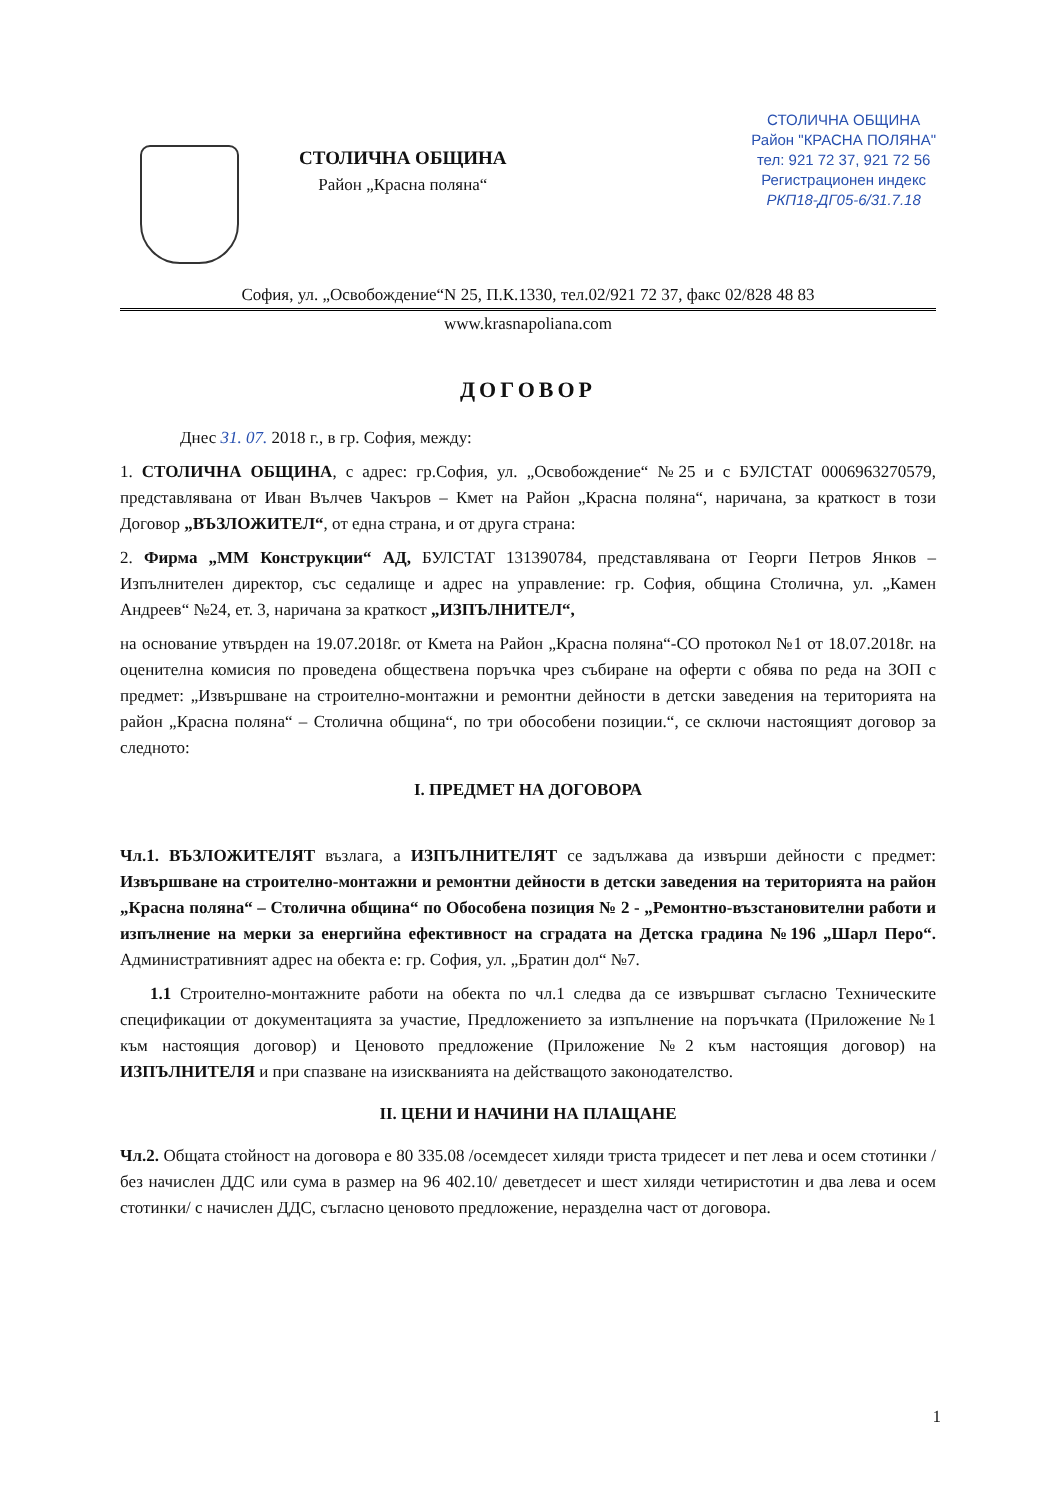СТОЛИЧНА ОБЩИНА
Район „Красна поляна“
СТОЛИЧНА ОБЩИНА
Район "КРАСНА ПОЛЯНА"
тел: 921 72 37, 921 72 56
Регистрационен индекс
РКП18-ДГ05-6/31.7.18
София, ул. „Освобождение“N 25, П.К.1330, тел.02/921 72 37, факс 02/828 48 83
www.krasnapoliana.com
ДОГОВОР
Днес 31. 07. 2018 г., в гр. София, между:
1. СТОЛИЧНА ОБЩИНА, с адрес: гр.София, ул. „Освобождение“ №25 и с БУЛСТАТ 0006963270579, представлявана от Иван Вълчев Чакъров – Кмет на Район „Красна поляна“, наричана, за краткост в този Договор „ВЪЗЛОЖИТЕЛ“, от една страна, и от друга страна:
2. Фирма „ММ Конструкции“ АД, БУЛСТАТ 131390784, представлявана от Георги Петров Янков – Изпълнителен директор, със седалище и адрес на управление: гр. София, община Столична, ул. „Камен Андреев“ №24, ет. 3, наричана за краткост „ИЗПЪЛНИТЕЛ“,
на основание утвърден на 19.07.2018г. от Кмета на Район „Красна поляна“-СО протокол №1 от 18.07.2018г. на оценителна комисия по проведена обществена поръчка чрез събиране на оферти с обява по реда на ЗОП с предмет: „Извършване на строително-монтажни и ремонтни дейности в детски заведения на територията на район „Красна поляна“ – Столична община“, по три обособени позиции.“, се сключи настоящият договор за следното:
I. ПРЕДМЕТ НА ДОГОВОРА
Чл.1. ВЪЗЛОЖИТЕЛЯТ възлага, а ИЗПЪЛНИТЕЛЯТ се задължава да извърши дейности с предмет: Извършване на строително-монтажни и ремонтни дейности в детски заведения на територията на район „Красна поляна“ – Столична община“ по Обособена позиция № 2 - „Ремонтно-възстановителни работи и изпълнение на мерки за енергийна ефективност на сградата на Детска градина №196 „Шарл Перо“. Административният адрес на обекта е: гр. София, ул. „Братин дол“ №7.
1.1 Строително-монтажните работи на обекта по чл.1 следва да се извършват съгласно Техническите спецификации от документацията за участие, Предложението за изпълнение на поръчката (Приложение №1 към настоящия договор) и Ценовото предложение (Приложение №2 към настоящия договор) на ИЗПЪЛНИТЕЛЯ и при спазване на изискванията на действащото законодателство.
II. ЦЕНИ И НАЧИНИ НА ПЛАЩАНЕ
Чл.2. Общата стойност на договора е 80 335.08 /осемдесет хиляди триста тридесет и пет лева и осем стотинки / без начислен ДДС или сума в размер на 96 402.10/ деветдесет и шест хиляди четиристотин и два лева и осем стотинки/ с начислен ДДС, съгласно ценовото предложение, неразделна част от договора.
1